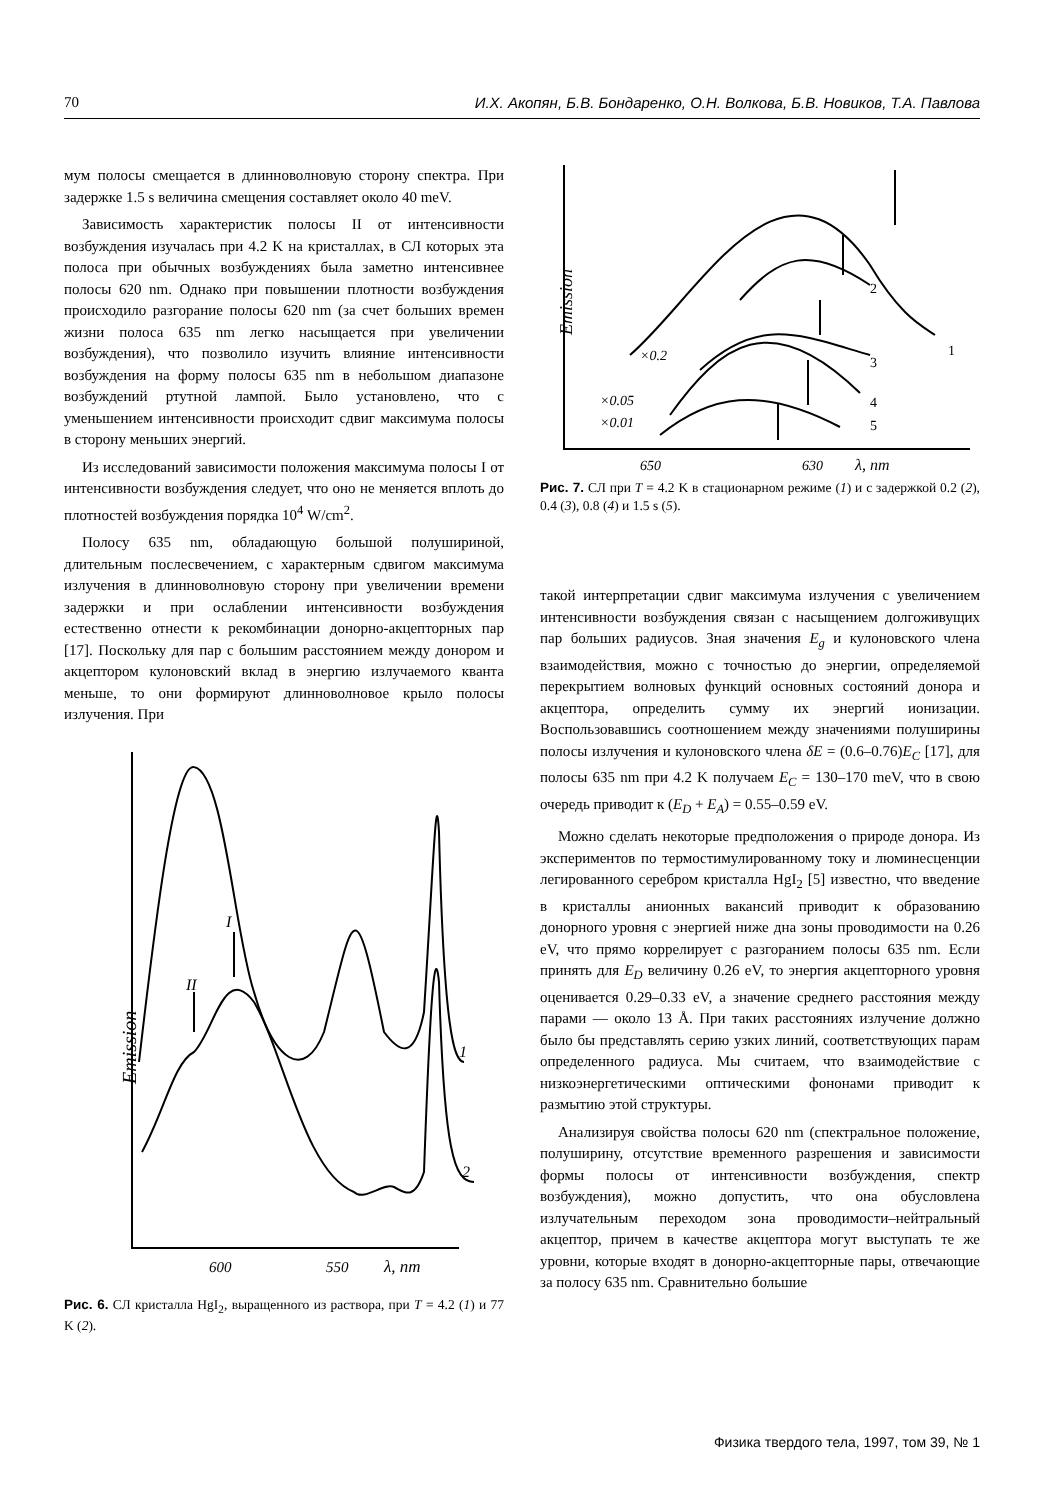70 И.Х. Акопян, Б.В. Бондаренко, О.Н. Волкова, Б.В. Новиков, Т.А. Павлова
мум полосы смещается в длинноволновую сторону спектра. При задержке 1.5 s величина смещения составляет около 40 meV.
Зависимость характеристик полосы II от интенсивности возбуждения изучалась при 4.2 K на кристаллах, в СЛ которых эта полоса при обычных возбуждениях была заметно интенсивнее полосы 620 nm. Однако при повышении плотности возбуждения происходило разгорание полосы 620 nm (за счет больших времен жизни полоса 635 nm легко насыщается при увеличении возбуждения), что позволило изучить влияние интенсивности возбуждения на форму полосы 635 nm в небольшом диапазоне возбуждений ртутной лампой. Было установлено, что с уменьшением интенсивности происходит сдвиг максимума полосы в сторону меньших энергий.
Из исследований зависимости положения максимума полосы I от интенсивности возбуждения следует, что оно не меняется вплоть до плотностей возбуждения порядка 10<sup>4</sup> W/cm<sup>2</sup>.
Полосу 635 nm, обладающую большой полушириной, длительным послесвечением, с характерным сдвигом максимума излучения в длинноволновую сторону при увеличении времени задержки и при ослаблении интенсивности возбуждения естественно отнести к рекомбинации донорно-акцепторных пар [17]. Поскольку для пар с большим расстоянием между донором и акцептором кулоновский вклад в энергию излучаемого кванта меньше, то они формируют длинноволновое крыло полосы излучения. При
Emission
II
I
1
2
600
550
λ, nm
Рис. 6. СЛ кристалла HgI<sub>2</sub>, выращенного из раствора, при T = 4.2 (1) и 77 K (2).
Emission
×0.2
×0.05
×0.01
2
3
4
5
1
650
630
λ, nm
Рис. 7. СЛ при T = 4.2 K в стационарном режиме (1) и с задержкой 0.2 (2), 0.4 (3), 0.8 (4) и 1.5 s (5).
такой интерпретации сдвиг максимума излучения с увеличением интенсивности возбуждения связан с насыщением долгоживущих пар больших радиусов. Зная значения E<sub>g</sub> и кулоновского члена взаимодействия, можно с точностью до энергии, определяемой перекрытием волновых функций основных состояний донора и акцептора, определить сумму их энергий ионизации. Воспользовавшись соотношением между значениями полуширины полосы излучения и кулоновского члена δE = (0.6–0.76)E<sub>C</sub> [17], для полосы 635 nm при 4.2 K получаем E<sub>C</sub> = 130–170 meV, что в свою очередь приводит к (E<sub>D</sub> + E<sub>A</sub>) = 0.55–0.59 eV.
Можно сделать некоторые предположения о природе донора. Из экспериментов по термостимулированному току и люминесценции легированного серебром кристалла HgI<sub>2</sub> [5] известно, что введение в кристаллы анионных вакансий приводит к образованию донорного уровня с энергией ниже дна зоны проводимости на 0.26 eV, что прямо коррелирует с разгоранием полосы 635 nm. Если принять для E<sub>D</sub> величину 0.26 eV, то энергия акцепторного уровня оценивается 0.29–0.33 eV, а значение среднего расстояния между парами — около 13 Å. При таких расстояниях излучение должно было бы представлять серию узких линий, соответствующих парам определенного радиуса. Мы считаем, что взаимодействие с низкоэнергетическими оптическими фононами приводит к размытию этой структуры.
Анализируя свойства полосы 620 nm (спектральное положение, полуширину, отсутствие временного разрешения и зависимости формы полосы от интенсивности возбуждения, спектр возбуждения), можно допустить, что она обусловлена излучательным переходом зона проводимости–нейтральный акцептор, причем в качестве акцептора могут выступать те же уровни, которые входят в донорно-акцепторные пары, отвечающие за полосу 635 nm. Сравнительно большие
Физика твердого тела, 1997, том 39, № 1